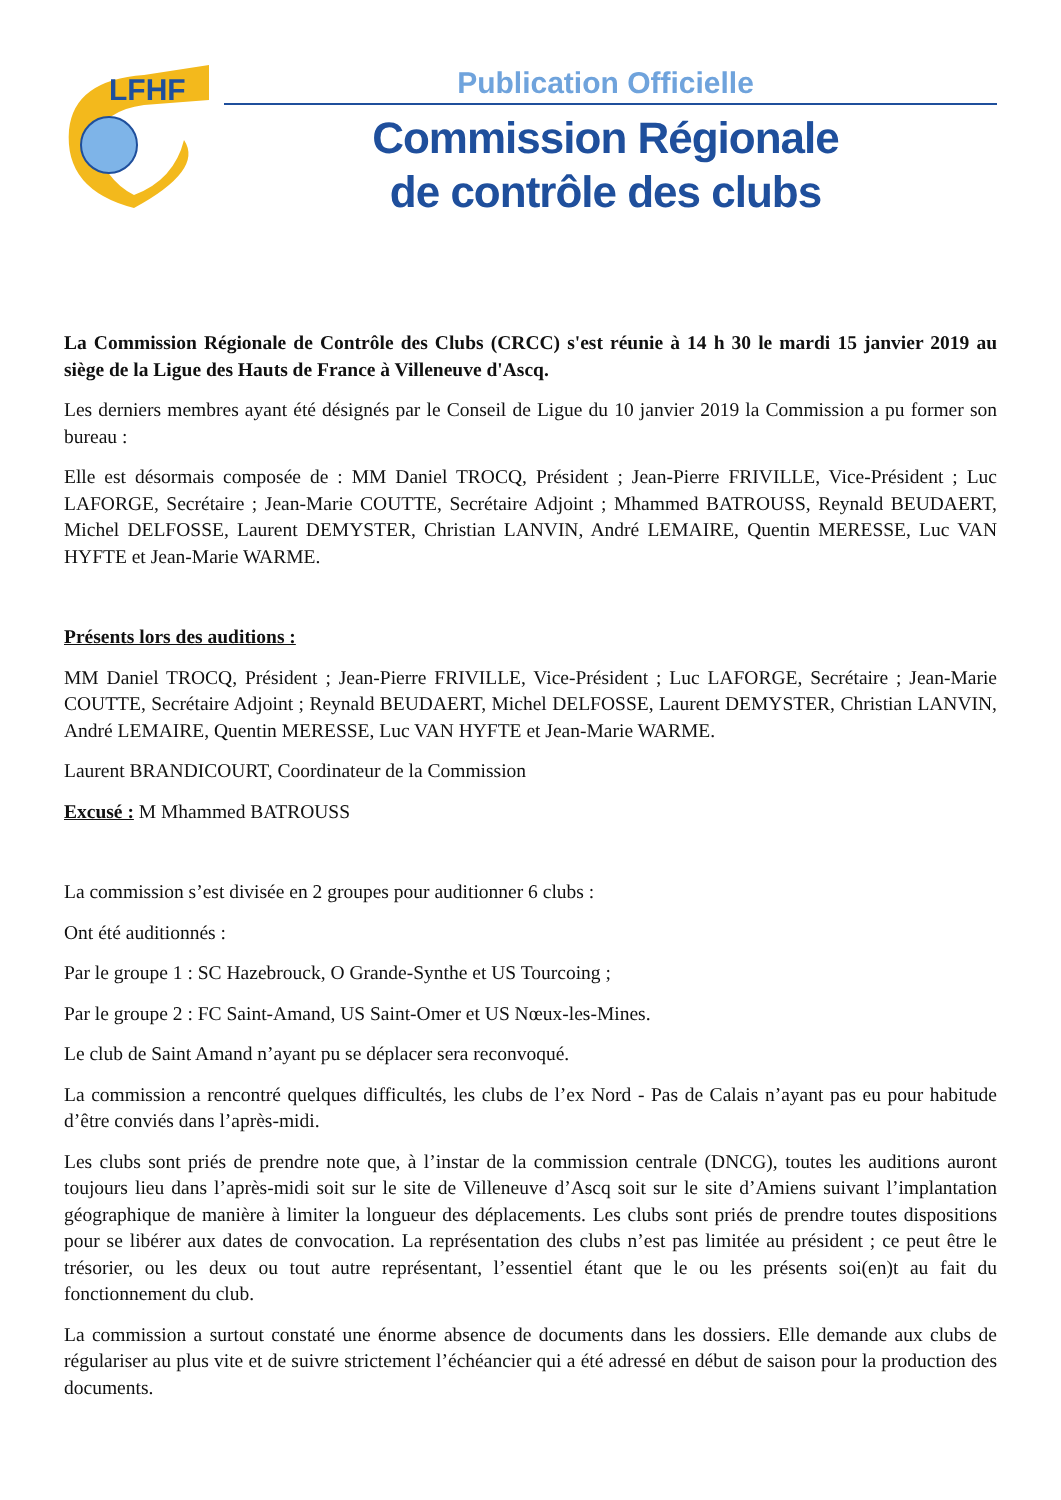LFHF
Publication Officielle
Commission Régionale
de contrôle des clubs
La Commission Régionale de Contrôle des Clubs (CRCC) s'est réunie à 14 h 30 le mardi 15 janvier 2019 au siège de la Ligue des Hauts de France à Villeneuve d'Ascq.
Les derniers membres ayant été désignés par le Conseil de Ligue du 10 janvier 2019 la Commission a pu former son bureau :
Elle est désormais composée de : MM Daniel TROCQ, Président ; Jean-Pierre FRIVILLE, Vice-Président ; Luc LAFORGE, Secrétaire ; Jean-Marie COUTTE, Secrétaire Adjoint ; Mhammed BATROUSS, Reynald BEUDAERT, Michel DELFOSSE, Laurent DEMYSTER, Christian LANVIN, André LEMAIRE, Quentin MERESSE, Luc VAN HYFTE et Jean-Marie WARME.
Présents lors des auditions :
MM Daniel TROCQ, Président ; Jean-Pierre FRIVILLE, Vice-Président ; Luc LAFORGE, Secrétaire ; Jean-Marie COUTTE, Secrétaire Adjoint ; Reynald BEUDAERT, Michel DELFOSSE, Laurent DEMYSTER, Christian LANVIN, André LEMAIRE, Quentin MERESSE, Luc VAN HYFTE et Jean-Marie WARME.
Laurent BRANDICOURT, Coordinateur de la Commission
Excusé : M Mhammed BATROUSS
La commission s’est divisée en 2 groupes pour auditionner 6 clubs :
Ont été auditionnés :
Par le groupe 1 : SC Hazebrouck, O Grande-Synthe et US Tourcoing ;
Par le groupe 2 : FC Saint-Amand, US Saint-Omer et US Nœux-les-Mines.
Le club de Saint Amand n’ayant pu se déplacer sera reconvoqué.
La commission a rencontré quelques difficultés, les clubs de l’ex Nord - Pas de Calais n’ayant pas eu pour habitude d’être conviés dans l’après-midi.
Les clubs sont priés de prendre note que, à l’instar de la commission centrale (DNCG), toutes les auditions auront toujours lieu dans l’après-midi soit sur le site de Villeneuve d’Ascq soit sur le site d’Amiens suivant l’implantation géographique de manière à limiter la longueur des déplacements. Les clubs sont priés de prendre toutes dispositions pour se libérer aux dates de convocation. La représentation des clubs n’est pas limitée au président ; ce peut être le trésorier, ou les deux ou tout autre représentant, l’essentiel étant que le ou les présents soi(en)t au fait du fonctionnement du club.
La commission a surtout constaté une énorme absence de documents dans les dossiers. Elle demande aux clubs de régulariser au plus vite et de suivre strictement l’échéancier qui a été adressé en début de saison pour la production des documents.